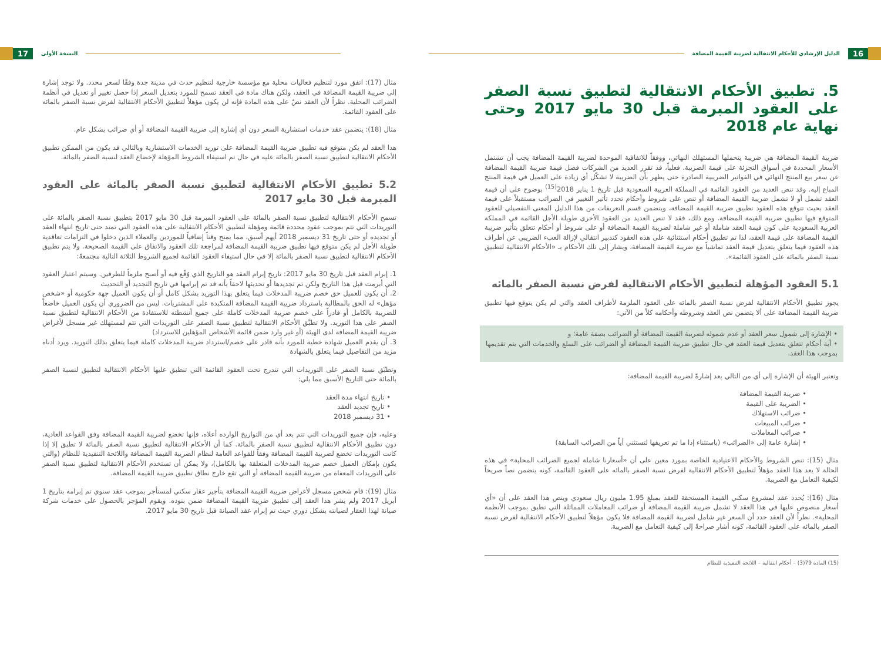16 الدليل الإرشادي للأحكام الانتقالية لضريبة القيمة المضافة
النسخة الأولى 17
5. تطبيق الأحكام الانتقالية لتطبيق نسبة الصفر على العقود المبرمة قبل 30 مايو 2017 وحتى نهاية عام 2018
ضريبة القيمة المضافة هي ضريبة يتحملها المستهلك النهائي، ووفقاً للاتفاقية الموحدة لضريبة القيمة المضافة يجب أن تشتمل الأسعار المحددة في أسواق التجزئة على قيمة الضريبة. فعلياً، قد تقرر العديد من الشركات فصل قيمة ضريبة القيمة المضافة عن سعر بيع المنتج النهائي في الفواتير الضريبية الصادرة حتى يظهر بأن الضريبة لا تشكّل أي زيادة على العميل في قيمة المنتج المباع إليه. وقد تنص العديد من العقود القائمة في المملكة العربية السعودية قبل تاريخ 1 يناير 2018<sup>(15)</sup> بوضوح على أن قيمة العقد تشمل أو لا تشمل ضريبة القيمة المضافة أو تنص على شروط وأحكام تحدد تأثير التغيير في الضرائب مستقبلاً على قيمة العقد بحيث تتوقع هذه العقود تطبيق ضريبة القيمة المضافة، ويتضمن قسم التعريفات من هذا الدليل المعنى التفصيلي للعقود المتوقع فيها تطبيق ضريبة القيمة المضافة. ومع ذلك، فقد لا تنص العديد من العقود الأخرى طويلة الأجل القائمة في المملكة العربية السعودية على كون قيمة العقد شاملة أو غير شاملة لضريبة القيمة المضافة أو على شروط أو أحكام تتعلق بتأثير ضريبة القيمة المضافة على قيمة العقد، لذا تم تطبيق أحكام استثنائية على هذه العقود كتدبير انتقالي لإزالة العبء الضريبي عن أطراف هذه العقود فيما يتعلق بتعديل قيمة العقد تماشياً مع ضريبة القيمة المضافة، ويشار إلى تلك الأحكام بـ «الأحكام الانتقالية لتطبيق نسبة الصفر بالمائه على العقود القائمة».
5.1 العقود المؤهلة لتطبيق الأحكام الانتقالية لفرض نسبة الصفر بالمائه
يجوز تطبيق الأحكام الانتقالية لفرض نسبة الصفر بالمائه على العقود الملزمة لأطراف العقد والتي لم يكن يتوقع فيها تطبيق ضريبة القيمة المضافة على ألا يتضمن نص العقد وشروطه وأحكامه كلاً من الآتي:
• الإشارة إلى شمول سعر العقد أو عدم شموله لضريبة القيمة المضافة أو الضرائب بصفة عامة؛ و
• أية أحكام تتعلق بتعديل قيمة العقد في حال تطبيق ضريبة القيمة المضافة أو الضرائب على السلع والخدمات التي يتم تقديمها بموجب هذا العقد.
وتعتبر الهيئة أن الإشارة إلى أي من التالي يعد إشارةً لضريبة القيمة المضافة:
• ضريبة القيمة المضافة
• الضريبة على القيمة
• ضرائب الاستهلاك
• ضرائب المبيعات
• ضرائب المعاملات
• إشارة عامة إلى «الضرائب» (باستثناء إذا ما تم تعريفها لتستثني أياً من الضرائب السابقة)
مثال (15): تنص الشروط والأحكام الاعتيادية الخاصة بمورد معين على أن «أسعارنا شاملة لجميع الضرائب المحلية» في هذه الحالة لا يعد هذا العقد مؤهلاً لتطبيق الأحكام الانتقالية لفرض نسبة الصفر بالمائه على العقود القائمة، كونه يتضمن نصاً صريحاً لكيفية التعامل مع الضريبة.
مثال (16): يُحدد عقد لمشروع سكني القيمة المستحقة للعقد بمبلغ 1.95 مليون ريال سعودي وينص هذا العقد على أن «أي أسعار منصوص عليها في هذا العقد لا تشمل ضريبة القيمة المضافة أو ضرائب المعاملات المماثلة التي تطبق بموجب الأنظمة المحلية». نظراً لأن العقد حدد أن السعر غير شامل لضريبة القيمة المضافة فلا يكون مؤهلاً لتطبيق الأحكام الانتقالية لفرض نسبة الصفر بالمائه على العقود القائمة، كونه أشار صراحةً إلى كيفية التعامل مع الضريبة.
(15) المادة 79(3) – أحكام انتقالية – اللائحة التنفيذية للنظام
مثال (17): اتفق مورد لتنظيم فعاليات محلية مع مؤسسة خارجية لتنظيم حدث في مدينة جدة وفقًا لسعر محدد. ولا توجد إشارة إلى ضريبة القيمة المضافة في العقد، ولكن هناك مادة في العقد تسمح للمورد بتعديل السعر إذا حصل تغيير أو تعديل في أنظمة الضرائب المحلية. نظراً لأن العقد نصّ على هذه المادة فإنه لن يكون مؤهلاً لتطبيق الأحكام الانتقالية لفرض نسبة الصفر بالمائه على العقود القائمة.
مثال (18): يتضمن عقد خدمات استشارية السعر دون أي إشارة إلى ضريبة القيمة المضافة أو أي ضرائب بشكل عام.
هذا العقد لم يكن متوقع فيه تطبيق ضريبة القيمة المضافة على توريد الخدمات الاستشارية وبالتالي قد يكون من الممكن تطبيق الأحكام الانتقالية لتطبيق نسبة الصفر بالمائة عليه في حال تم استيفاء الشروط المؤهلة لإخضاع العقد لنسبة الصفر بالمائة.
5.2 تطبيق الأحكام الانتقالية لتطبيق نسبة الصفر بالمائة على العقود المبرمة قبل 30 مايو 2017
تسمح الأحكام الانتقالية لتطبيق نسبة الصفر بالمائة على العقود المبرمة قبل 30 مايو 2017 بتطبيق نسبة الصفر بالمائة على التوريدات التي تتم بموجب عقود محددة قائمة ومؤهلة لتطبيق الأحكام الانتقالية على هذه العقود التي تمتد حتى تاريخ انتهاء العقد أو تجديده أو حتى تاريخ 31 ديسمبر 2018 أيهم أسبق، مما يمنح وقتاً إضافياً للموردين والعملاء الذين دخلوا في التزامات تعاقدية طويلة الأجل لم يكن متوقع فيها تطبيق ضريبة القيمة المضافة لمراجعة تلك العقود والاتفاق على القيمة الصحيحة. ولا يتم تطبيق الأحكام الانتقالية لتطبيق نسبة الصفر بالمائة إلا في حال استيفاء العقود القائمة لجميع الشروط الثلاثة التالية مجتمعةً:
1. إبرام العقد قبل تاريخ 30 مايو 2017: تاريخ إبرام العقد هو التاريخ الذي وُقّع فيه أو أصبح ملزماً للطرفين. وسيتم اعتبار العقود التي أبرمت قبل هذا التاريخ ولكن تم تجديدها أو تحديثها لاحقاً بأنه قد تم إبرامها في تاريخ التجديد أو التحديث
2. أن يكون للعميل حق خصم ضريبة المدخلات فيما يتعلق بهذا التوريد بشكل كامل أو أن يكون العميل جهة حكومية أو «شخص مؤهل» له الحق بالمطالبة باسترداد ضريبة القيمة المضافة المتكبدة على المشتريات. ليس من الضروري أن يكون العميل خاضعاً للضريبة بالكامل أو قادراً على خصم ضريبة المدخلات كاملة على جميع أنشطته للاستفادة من الأحكام الانتقالية لتطبيق نسبة الصفر على هذا التوريد. ولا تطبَّق الأحكام الانتقالية لتطبيق نسبة الصفر على التوريدات التي تتم لمستهلك غير مسجل لأغراض ضريبة القيمة المضافة لدى الهيئة (أو غير وارد ضمن قائمة الأشخاص المؤهلين للاسترداد)
3. أن يقدم العميل شهادة خطية للمورد بأنه قادر على خصم/استرداد ضريبة المدخلات كاملة فيما يتعلق بذلك التوريد. ويرد أدناه مزيد من التفاصيل فيما يتعلق بالشهادة
وتطبّق نسبة الصفر على التوريدات التي تندرج تحت العقود القائمة التي تنطبق عليها الأحكام الانتقالية لتطبيق لنسبة الصفر بالمائة حتى التاريخ الأسبق مما يلي:
• تاريخ انتهاء مدة العقد
• تاريخ تجديد العقد
• 31 ديسمبر 2018
وعليه، فإن جميع التوريدات التي تتم بعد أي من التواريخ الوارده أعلاه، فإنها تخضع لضريبة القيمة المضافة وفق القواعد العادية، دون تطبيق الأحكام الانتقالية لتطبيق نسبة الصفر بالمائة. كما أن الأحكام الانتقالية لتطبيق نسبة الصفر بالمائة لا تطبق إلا إذا كانت التوريدات تخضع لضريبة القيمة المضافة وفقاً للقواعد العامة لنظام الضريبة القيمة المضافة واللائحة التنفيذية للنظام (والتي يكون بإمكان العميل خصم ضريبة المدخلات المتعلقة بها بالكامل)، ولا يمكن أن تستخدم الأحكام الانتقالية لتطبيق نسبة الصفر على التوريدات المعفاة من ضريبة القيمة المضافة أو التي تقع خارج نطاق تطبيق ضريبة القيمة المضافة.
مثال (19): قام شخص مسجل لأغراض ضريبة القيمة المضافة بتأجير عقار سكني لمستأجر بموجب عقد سنوي تم إبرامه بتاريخ 1 أبريل 2017 ولم يشر هذا العقد إلى تطبيق ضريبة القيمة المضافة ضمن بنوده. ويقوم المؤجر بالحصول على خدمات شركة صيانة لهذا العقار لصيانته بشكل دوري حيث تم إبرام عقد الصيانة قبل تاريخ 30 مايو 2017.